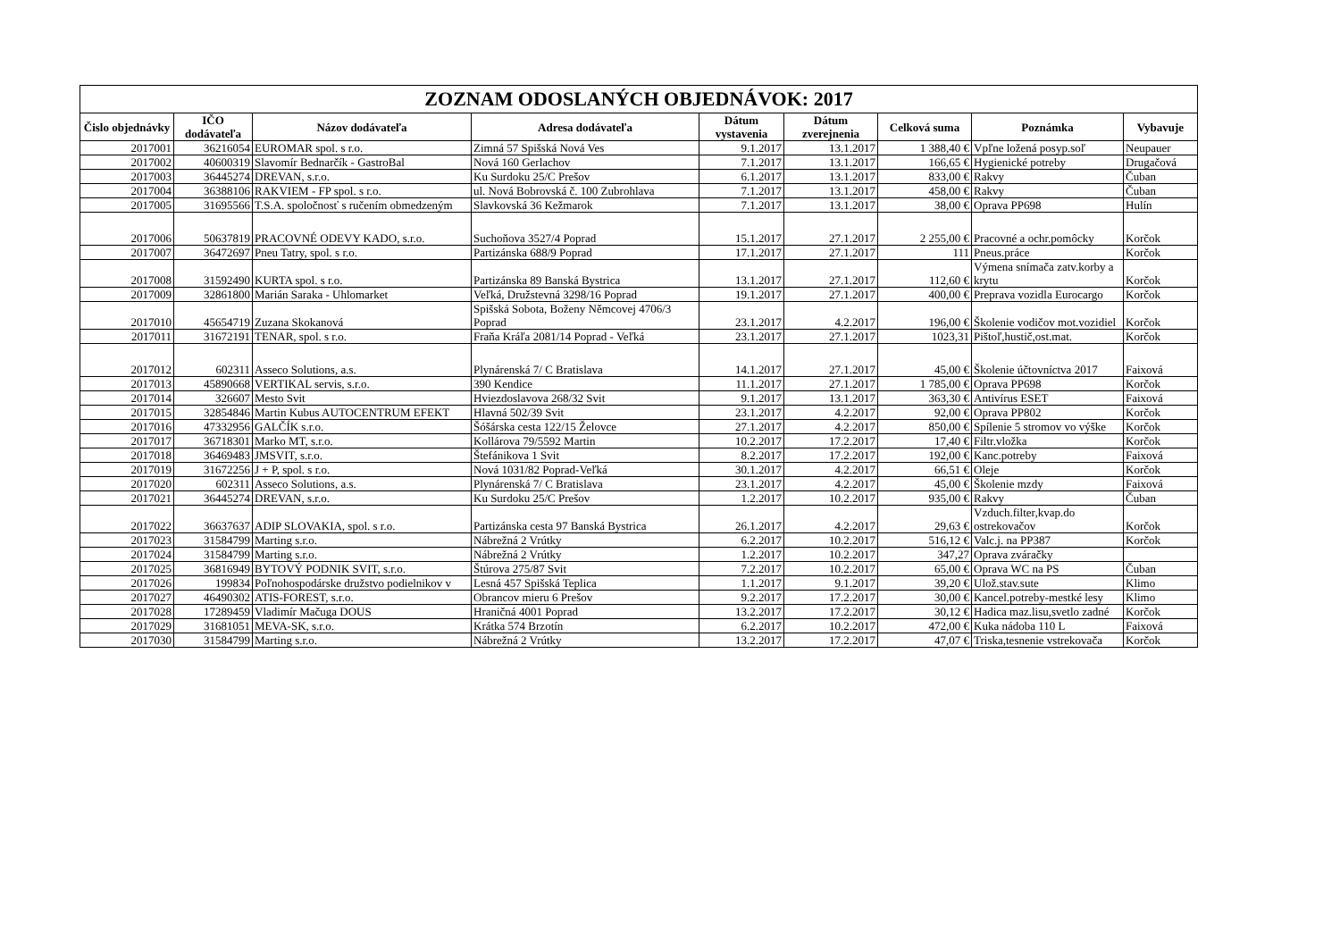| ZOZNAM ODOSLANÝCH OBJEDNÁVOK: 2017 | | | | | | | | |
| --- | --- | --- | --- | --- | --- | --- | --- | --- |
| Čislo objednávky | IČO dodávateľa | Názov dodávateľa | Adresa dodávateľa | Dátum vystavenia | Dátum zverejnenia | Celková suma | Poznámka | Vybavuje |
| 2017001 | 36216054 | EUROMAR spol. s r.o. | Zimná 57 Spišská Nová Ves | 9.1.2017 | 13.1.2017 | 1 388,40 € | Vpľne ložená posyp.soľ | Neupauer |
| 2017002 | 40600319 | Slavomír Bednarčík - GastroBal | Nová 160 Gerlachov | 7.1.2017 | 13.1.2017 | 166,65 € | Hygienické potreby | Drugačová |
| 2017003 | 36445274 | DREVAN, s.r.o. | Ku Surdoku 25/C Prešov | 6.1.2017 | 13.1.2017 | 833,00 € | Rakvy | Čuban |
| 2017004 | 36388106 | RAKVIEM - FP spol. s r.o. | ul. Nová Bobrovská č. 100 Zubrohlava | 7.1.2017 | 13.1.2017 | 458,00 € | Rakvy | Čuban |
| 2017005 | 31695566 | T.S.A. spoločnosť s ručením obmedzeným | Slavkovská 36 Kežmarok | 7.1.2017 | 13.1.2017 | 38,00 € | Oprava PP698 | Hulín |
| 2017006 | 50637819 | PRACOVNÉ ODEVY KADO, s.r.o. | Suchoňova 3527/4 Poprad | 15.1.2017 | 27.1.2017 | 2 255,00 € | Pracovné a ochr.pomôcky | Korčok |
| 2017007 | 36472697 | Pneu Tatry, spol. s r.o. | Partizánska 688/9 Poprad | 17.1.2017 | 27.1.2017 | 111 | Pneus.práce | Korčok |
| 2017008 | 31592490 | KURTA spol. s r.o. | Partizánska 89 Banská Bystrica | 13.1.2017 | 27.1.2017 | 112,60 € | Výmena snímača zatv.korby a krytu | Korčok |
| 2017009 | 32861800 | Marián Saraka - Uhlomarket | Veľká, Družstevná 3298/16 Poprad | 19.1.2017 | 27.1.2017 | 400,00 € | Preprava vozidla Eurocargo | Korčok |
| 2017010 | 45654719 | Zuzana Skokanová | Spišská Sobota, Boženy Němcovej 4706/3 Poprad | 23.1.2017 | 4.2.2017 | 196,00 € | Školenie vodičov mot.vozidiel | Korčok |
| 2017011 | 31672191 | TENAR, spol. s r.o. | Fraňa Kráľa 2081/14 Poprad - Veľká | 23.1.2017 | 27.1.2017 | 1023,31 | Pištoľ,hustič,ost.mat. | Korčok |
| 2017012 | 602311 | Asseco Solutions, a.s. | Plynárenská 7/ C Bratislava | 14.1.2017 | 27.1.2017 | 45,00 € | Školenie účtovníctva 2017 | Faixová |
| 2017013 | 45890668 | VERTIKAL servis, s.r.o. | 390 Kendice | 11.1.2017 | 27.1.2017 | 1 785,00 € | Oprava PP698 | Korčok |
| 2017014 | 326607 | Mesto Svit | Hviezdoslavova 268/32 Svit | 9.1.2017 | 13.1.2017 | 363,30 € | Antivírus ESET | Faixová |
| 2017015 | 32854846 | Martin Kubus AUTOCENTRUM EFEKT | Hlavná 502/39 Svit | 23.1.2017 | 4.2.2017 | 92,00 € | Oprava PP802 | Korčok |
| 2017016 | 47332956 | GALČÍK s.r.o. | Šóšárska cesta 122/15 Želovce | 27.1.2017 | 4.2.2017 | 850,00 € | Spílenie 5 stromov vo výške | Korčok |
| 2017017 | 36718301 | Marko MT, s.r.o. | Kollárova 79/5592 Martin | 10.2.2017 | 17.2.2017 | 17,40 € | Filtr.vložka | Korčok |
| 2017018 | 36469483 | JMSVIT, s.r.o. | Štefánikova 1 Svit | 8.2.2017 | 17.2.2017 | 192,00 € | Kanc.potreby | Faixová |
| 2017019 | 31672256 | J + P, spol. s r.o. | Nová 1031/82 Poprad-Veľká | 30.1.2017 | 4.2.2017 | 66,51 € | Oleje | Korčok |
| 2017020 | 602311 | Asseco Solutions, a.s. | Plynárenská 7/ C Bratislava | 23.1.2017 | 4.2.2017 | 45,00 € | Školenie mzdy | Faixová |
| 2017021 | 36445274 | DREVAN, s.r.o. | Ku Surdoku 25/C Prešov | 1.2.2017 | 10.2.2017 | 935,00 € | Rakvy | Čuban |
| 2017022 | 36637637 | ADIP SLOVAKIA, spol. s r.o. | Partizánska cesta 97 Banská Bystrica | 26.1.2017 | 4.2.2017 | 29,63 € | Vzduch.filter,kvap.do ostrekovačov | Korčok |
| 2017023 | 31584799 | Marting s.r.o. | Nábrežná 2 Vrútky | 6.2.2017 | 10.2.2017 | 516,12 € | Valc.j. na PP387 | Korčok |
| 2017024 | 31584799 | Marting s.r.o. | Nábrežná 2 Vrútky | 1.2.2017 | 10.2.2017 | 347,27 | Oprava zváračky | |
| 2017025 | 36816949 | BYTOVÝ PODNIK SVIT, s.r.o. | Štúrova 275/87 Svit | 7.2.2017 | 10.2.2017 | 65,00 € | Oprava WC na PS | Čuban |
| 2017026 | 199834 | Poľnohospodárske družstvo podielnikov v | Lesná 457 Spišská Teplica | 1.1.2017 | 9.1.2017 | 39,20 € | Ulož.stav.sute | Klimo |
| 2017027 | 46490302 | ATIS-FOREST, s.r.o. | Obrancov mieru 6 Prešov | 9.2.2017 | 17.2.2017 | 30,00 € | Kancel.potreby-mestké lesy | Klimo |
| 2017028 | 17289459 | Vladimír Mačuga DOUS | Hraničná 4001 Poprad | 13.2.2017 | 17.2.2017 | 30,12 € | Hadica maz.lisu,svetlo zadné | Korčok |
| 2017029 | 31681051 | MEVA-SK, s.r.o. | Krátka 574 Brzotín | 6.2.2017 | 10.2.2017 | 472,00 € | Kuka nádoba 110 L | Faixová |
| 2017030 | 31584799 | Marting s.r.o. | Nábrežná 2 Vrútky | 13.2.2017 | 17.2.2017 | 47,07 € | Triska,tesnenie vstrekovača | Korčok |